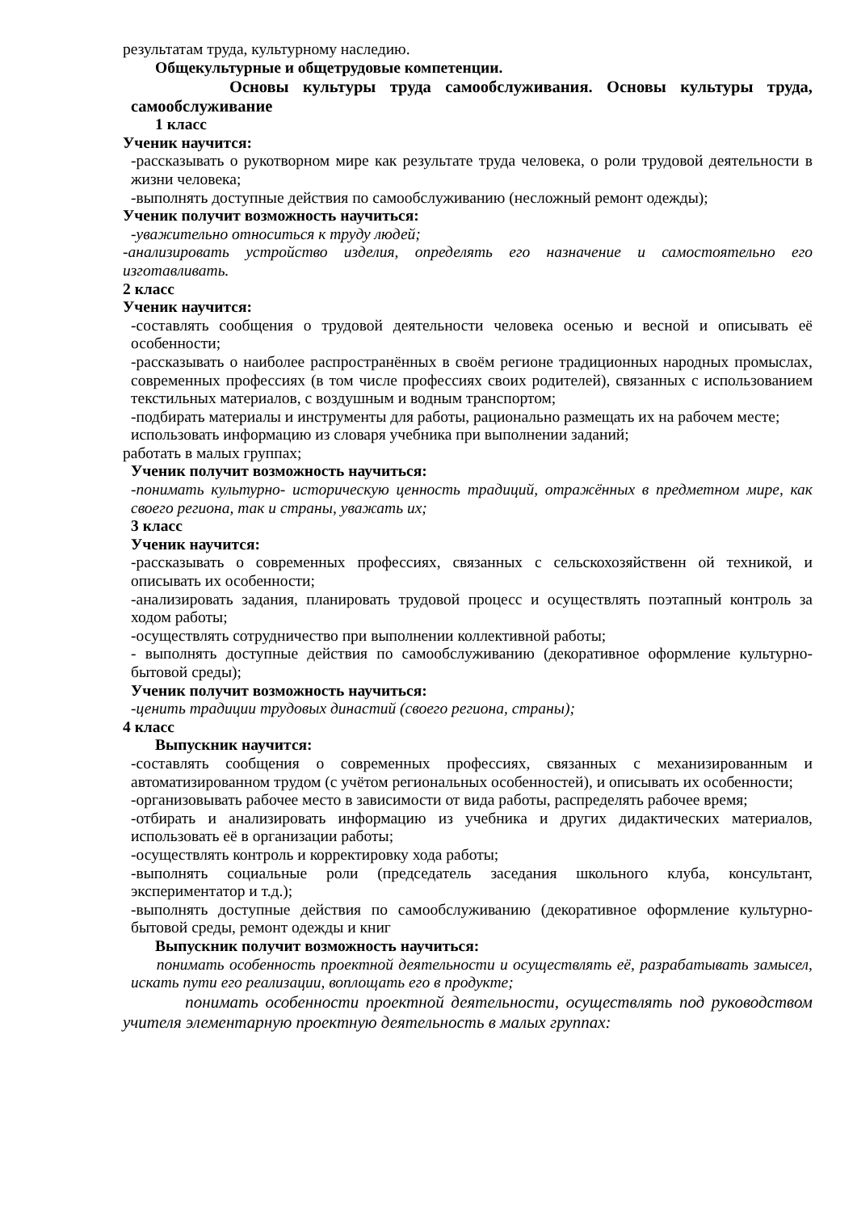результатам труда, культурному наследию.
Общекультурные и общетрудовые компетенции.
Основы культуры труда самообслуживания. Основы культуры труда, самообслуживание
1 класс
Ученик научится:
-рассказывать о рукотворном мире как результате труда человека, о роли трудовой деятельности в жизни человека;
-выполнять доступные действия по самообслуживанию (несложный ремонт одежды);
Ученик получит возможность научиться:
-уважительно относиться к труду людей;
-анализировать устройство изделия, определять его назначение и самостоятельно его изготавливать.
2 класс
Ученик научится:
-составлять сообщения о трудовой деятельности человека осенью и весной и описывать её особенности;
-рассказывать о наиболее распространённых в своём регионе традиционных народных промыслах, современных профессиях (в том числе профессиях своих родителей), связанных с использованием текстильных материалов, с воздушным и водным транспортом;
-подбирать материалы и инструменты для работы, рационально размещать их на рабочем месте;
использовать информацию из словаря учебника при выполнении заданий;
работать в малых группах;
Ученик получит возможность научиться:
-понимать культурно- историческую ценность традиций, отражённых в предметном мире, как своего региона, так и страны, уважать их;
3 класс
Ученик научится:
-рассказывать о современных профессиях, связанных с сельскохозяйственн ой техникой, и описывать их особенности;
-анализировать задания, планировать трудовой процесс и осуществлять поэтапный контроль за ходом работы;
-осуществлять сотрудничество при выполнении коллективной работы;
- выполнять доступные действия по самообслуживанию (декоративное оформление культурно-бытовой среды);
Ученик получит возможность научиться:
-ценить традиции трудовых династий (своего региона, страны);
4 класс
Выпускник научится:
-составлять сообщения о современных профессиях, связанных с механизированным и автоматизированном трудом (с учётом региональных особенностей), и описывать их особенности;
-организовывать рабочее место в зависимости от вида работы, распределять рабочее время;
-отбирать и анализировать информацию из учебника и других дидактических материалов, использовать её в организации работы;
-осуществлять контроль и корректировку хода работы;
-выполнять социальные роли (председатель заседания школьного клуба, консультант, экспериментатор и т.д.);
-выполнять доступные действия по самообслуживанию (декоративное оформление культурно-бытовой среды, ремонт одежды и книг
Выпускник получит возможность научиться:
понимать особенность проектной деятельности и осуществлять её, разрабатывать замысел, искать пути его реализации, воплощать его в продукте;
понимать особенности проектной деятельности, осуществлять под руководством учителя элементарную проектную деятельность в малых группах: